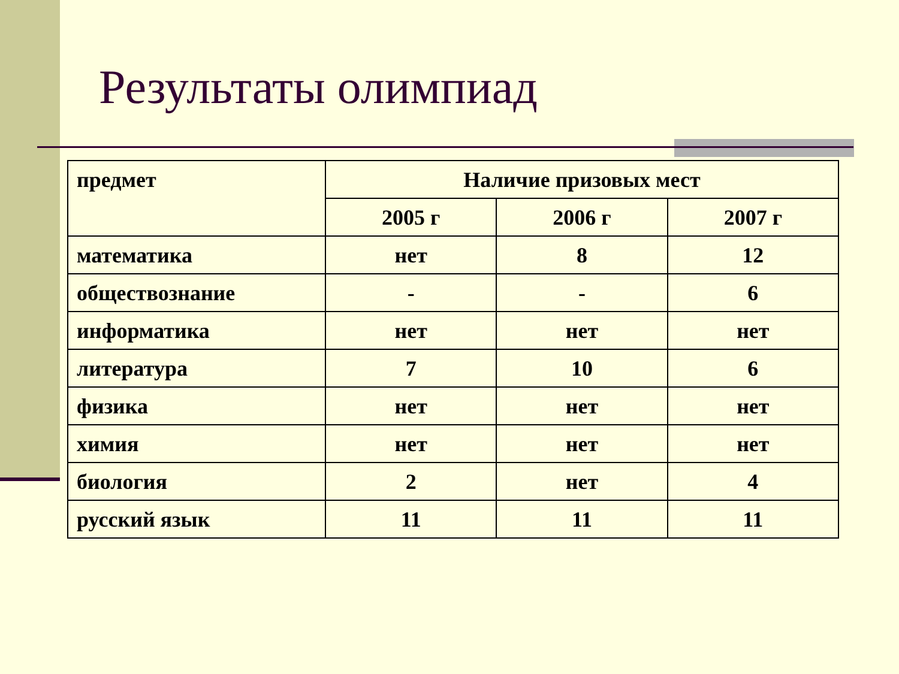Результаты олимпиад
| предмет | Наличие призовых мест | | |
| --- | --- | --- | --- |
| | 2005 г | 2006 г | 2007 г |
| математика | нет | 8 | 12 |
| обществознание | - | - | 6 |
| информатика | нет | нет | нет |
| литература | 7 | 10 | 6 |
| физика | нет | нет | нет |
| химия | нет | нет | нет |
| биология | 2 | нет | 4 |
| русский язык | 11 | 11 | 11 |